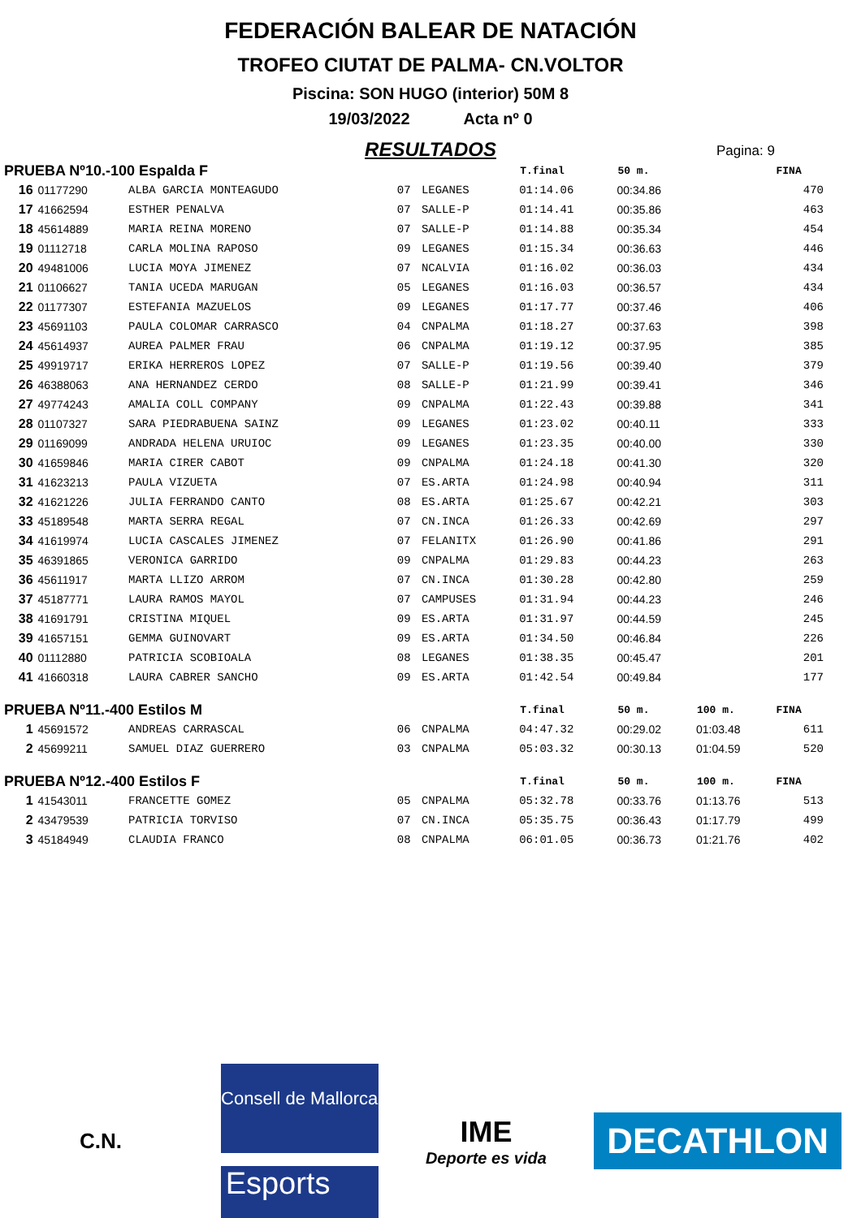FEDERACIÓN BALEAR DE NATACIÓN
TROFEO CIUTAT DE PALMA- CN.VOLTOR
Piscina: SON HUGO (interior) 50M 8
19/03/2022 Acta nº 0
RESULTADOS
Pagina: 9
| PRUEBA Nº10.-100 Espalda F | | | | | T.final | 50 m. | | FINA |
| --- | --- | --- | --- | --- | --- | --- | --- | --- |
| 16 | 01177290 | ALBA GARCIA MONTEAGUDO | 07 | LEGANES | 01:14.06 | 00:34.86 | | 470 |
| 17 | 41662594 | ESTHER PENALVA | 07 | SALLE-P | 01:14.41 | 00:35.86 | | 463 |
| 18 | 45614889 | MARIA REINA MORENO | 07 | SALLE-P | 01:14.88 | 00:35.34 | | 454 |
| 19 | 01112718 | CARLA MOLINA RAPOSO | 09 | LEGANES | 01:15.34 | 00:36.63 | | 446 |
| 20 | 49481006 | LUCIA MOYA JIMENEZ | 07 | NCALVIA | 01:16.02 | 00:36.03 | | 434 |
| 21 | 01106627 | TANIA UCEDA MARUGAN | 05 | LEGANES | 01:16.03 | 00:36.57 | | 434 |
| 22 | 01177307 | ESTEFANIA MAZUELOS | 09 | LEGANES | 01:17.77 | 00:37.46 | | 406 |
| 23 | 45691103 | PAULA COLOMAR CARRASCO | 04 | CNPALMA | 01:18.27 | 00:37.63 | | 398 |
| 24 | 45614937 | AUREA PALMER FRAU | 06 | CNPALMA | 01:19.12 | 00:37.95 | | 385 |
| 25 | 49919717 | ERIKA HERREROS LOPEZ | 07 | SALLE-P | 01:19.56 | 00:39.40 | | 379 |
| 26 | 46388063 | ANA HERNANDEZ CERDO | 08 | SALLE-P | 01:21.99 | 00:39.41 | | 346 |
| 27 | 49774243 | AMALIA COLL COMPANY | 09 | CNPALMA | 01:22.43 | 00:39.88 | | 341 |
| 28 | 01107327 | SARA PIEDRABUENA SAINZ | 09 | LEGANES | 01:23.02 | 00:40.11 | | 333 |
| 29 | 01169099 | ANDRADA HELENA URUIOC | 09 | LEGANES | 01:23.35 | 00:40.00 | | 330 |
| 30 | 41659846 | MARIA CIRER CABOT | 09 | CNPALMA | 01:24.18 | 00:41.30 | | 320 |
| 31 | 41623213 | PAULA VIZUETA | 07 | ES.ARTA | 01:24.98 | 00:40.94 | | 311 |
| 32 | 41621226 | JULIA FERRANDO CANTO | 08 | ES.ARTA | 01:25.67 | 00:42.21 | | 303 |
| 33 | 45189548 | MARTA SERRA REGAL | 07 | CN.INCA | 01:26.33 | 00:42.69 | | 297 |
| 34 | 41619974 | LUCIA CASCALES JIMENEZ | 07 | FELANITX | 01:26.90 | 00:41.86 | | 291 |
| 35 | 46391865 | VERONICA GARRIDO | 09 | CNPALMA | 01:29.83 | 00:44.23 | | 263 |
| 36 | 45611917 | MARTA LLIZO ARROM | 07 | CN.INCA | 01:30.28 | 00:42.80 | | 259 |
| 37 | 45187771 | LAURA RAMOS MAYOL | 07 | CAMPUSES | 01:31.94 | 00:44.23 | | 246 |
| 38 | 41691791 | CRISTINA MIQUEL | 09 | ES.ARTA | 01:31.97 | 00:44.59 | | 245 |
| 39 | 41657151 | GEMMA GUINOVART | 09 | ES.ARTA | 01:34.50 | 00:46.84 | | 226 |
| 40 | 01112880 | PATRICIA SCOBIOALA | 08 | LEGANES | 01:38.35 | 00:45.47 | | 201 |
| 41 | 41660318 | LAURA CABRER SANCHO | 09 | ES.ARTA | 01:42.54 | 00:49.84 | | 177 |
| PRUEBA Nº11.-400 Estilos M | | | | | T.final | 50 m. | 100 m. | FINA |
| 1 | 45691572 | ANDREAS CARRASCAL | 06 | CNPALMA | 04:47.32 | 00:29.02 | 01:03.48 | 611 |
| 2 | 45699211 | SAMUEL DIAZ GUERRERO | 03 | CNPALMA | 05:03.32 | 00:30.13 | 01:04.59 | 520 |
| PRUEBA Nº12.-400 Estilos F | | | | | T.final | 50 m. | 100 m. | FINA |
| 1 | 41543011 | FRANCETTE GOMEZ | 05 | CNPALMA | 05:32.78 | 00:33.76 | 01:13.76 | 513 |
| 2 | 43479539 | PATRICIA TORVISO | 07 | CN.INCA | 05:35.75 | 00:36.43 | 01:17.79 | 499 |
| 3 | 45184949 | CLAUDIA FRANCO | 08 | CNPALMA | 06:01.05 | 00:36.73 | 01:21.76 | 402 |
C.N.
Consell de Mallorca
Esports
IME
Deporte es vida
DECATHLON